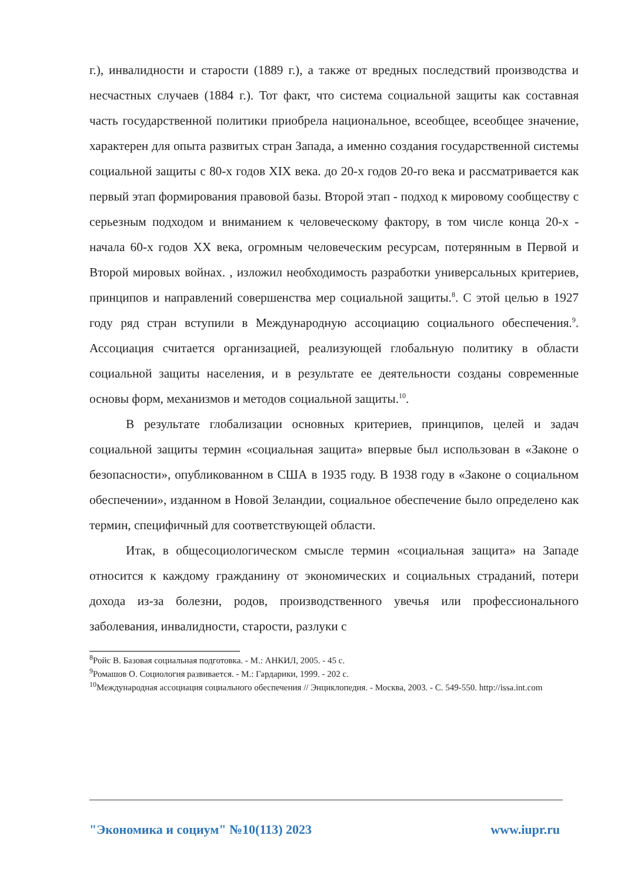г.), инвалидности и старости (1889 г.), а также от вредных последствий производства и несчастных случаев (1884 г.). Тот факт, что система социальной защиты как составная часть государственной политики приобрела национальное, всеобщее, всеобщее значение, характерен для опыта развитых стран Запада, а именно создания государственной системы социальной защиты с 80-х годов XIX века. до 20-х годов 20-го века и рассматривается как первый этап формирования правовой базы. Второй этап - подход к мировому сообществу с серьезным подходом и вниманием к человеческому фактору, в том числе конца 20-х - начала 60-х годов XX века, огромным человеческим ресурсам, потерянным в Первой и Второй мировых войнах. , изложил необходимость разработки универсальных критериев, принципов и направлений совершенства мер социальной защиты.<sup>8</sup>. С этой целью в 1927 году ряд стран вступили в Международную ассоциацию социального обеспечения.<sup>9</sup>. Ассоциация считается организацией, реализующей глобальную политику в области социальной защиты населения, и в результате ее деятельности созданы современные основы форм, механизмов и методов социальной защиты.<sup>10</sup>.
В результате глобализации основных критериев, принципов, целей и задач социальной защиты термин «социальная защита» впервые был использован в «Законе о безопасности», опубликованном в США в 1935 году. В 1938 году в «Законе о социальном обеспечении», изданном в Новой Зеландии, социальное обеспечение было определено как термин, специфичный для соответствующей области.
Итак, в общесоциологическом смысле термин «социальная защита» на Западе относится к каждому гражданину от экономических и социальных страданий, потери дохода из-за болезни, родов, производственного увечья или профессионального заболевания, инвалидности, старости, разлуки с
<sup>8</sup> Ройс В. Базовая социальная подготовка. - М.: АНКИЛ, 2005. - 45 с.
<sup>9</sup> Ромашов О. Социология развивается. - М.: Гардарики, 1999. - 202 с.
<sup>10</sup> Международная ассоциация социального обеспечения // Энциклопедия. - Москва, 2003. - С. 549-550. http://issa.int.com
"Экономика и социум" №10(113) 2023 www.iupr.ru